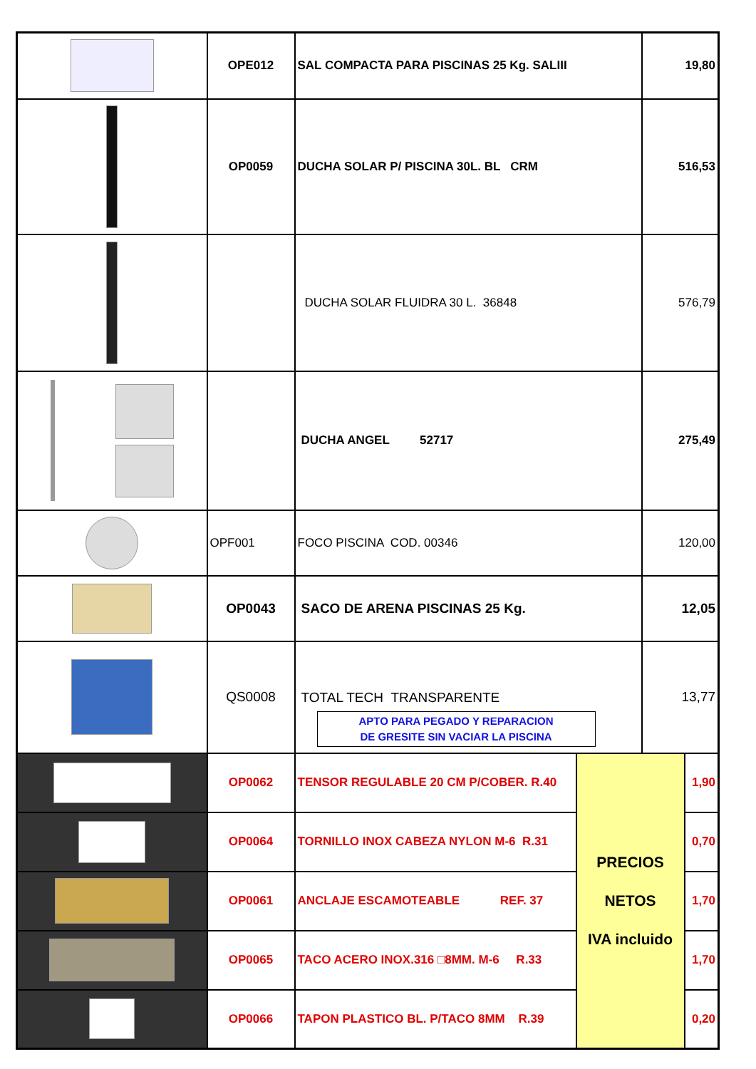| | OPE012 | SAL COMPACTA PARA PISCINAS 25 Kg. SALIII | | 19,80 | |
| | OP0059 | DUCHA SOLAR P/ PISCINA 30L. BL CRM | | 516,53 | |
| | | DUCHA SOLAR FLUIDRA 30 L. 36848 | | 576,79 | |
| | | DUCHA ANGEL 52717 | | 275,49 | |
| | OPF001 | FOCO PISCINA COD. 00346 | | 120,00 | |
| | OP0043 | SACO DE ARENA PISCINAS 25 Kg. | | 12,05 | |
| | QS0008 | TOTAL TECH TRANSPARENTE APTO PARA PEGADO Y REPARACION DE GRESITE SIN VACIAR LA PISCINA | | 13,77 | |
| | OP0062 | TENSOR REGULABLE 20 CM P/COBER. R.40 | PRECIOS NETOS IVA incluido | | 1,90 |
| | OP0064 | TORNILLO INOX CABEZA NYLON M-6 R.31 | | | 0,70 |
| | OP0061 | ANCLAJE ESCAMOTEABLE REF. 37 | | | 1,70 |
| | OP0065 | TACO ACERO INOX.316 □8MM. M-6 R.33 | | | 1,70 |
| | OP0066 | TAPON PLASTICO BL. P/TACO 8MM R.39 | | | 0,20 |